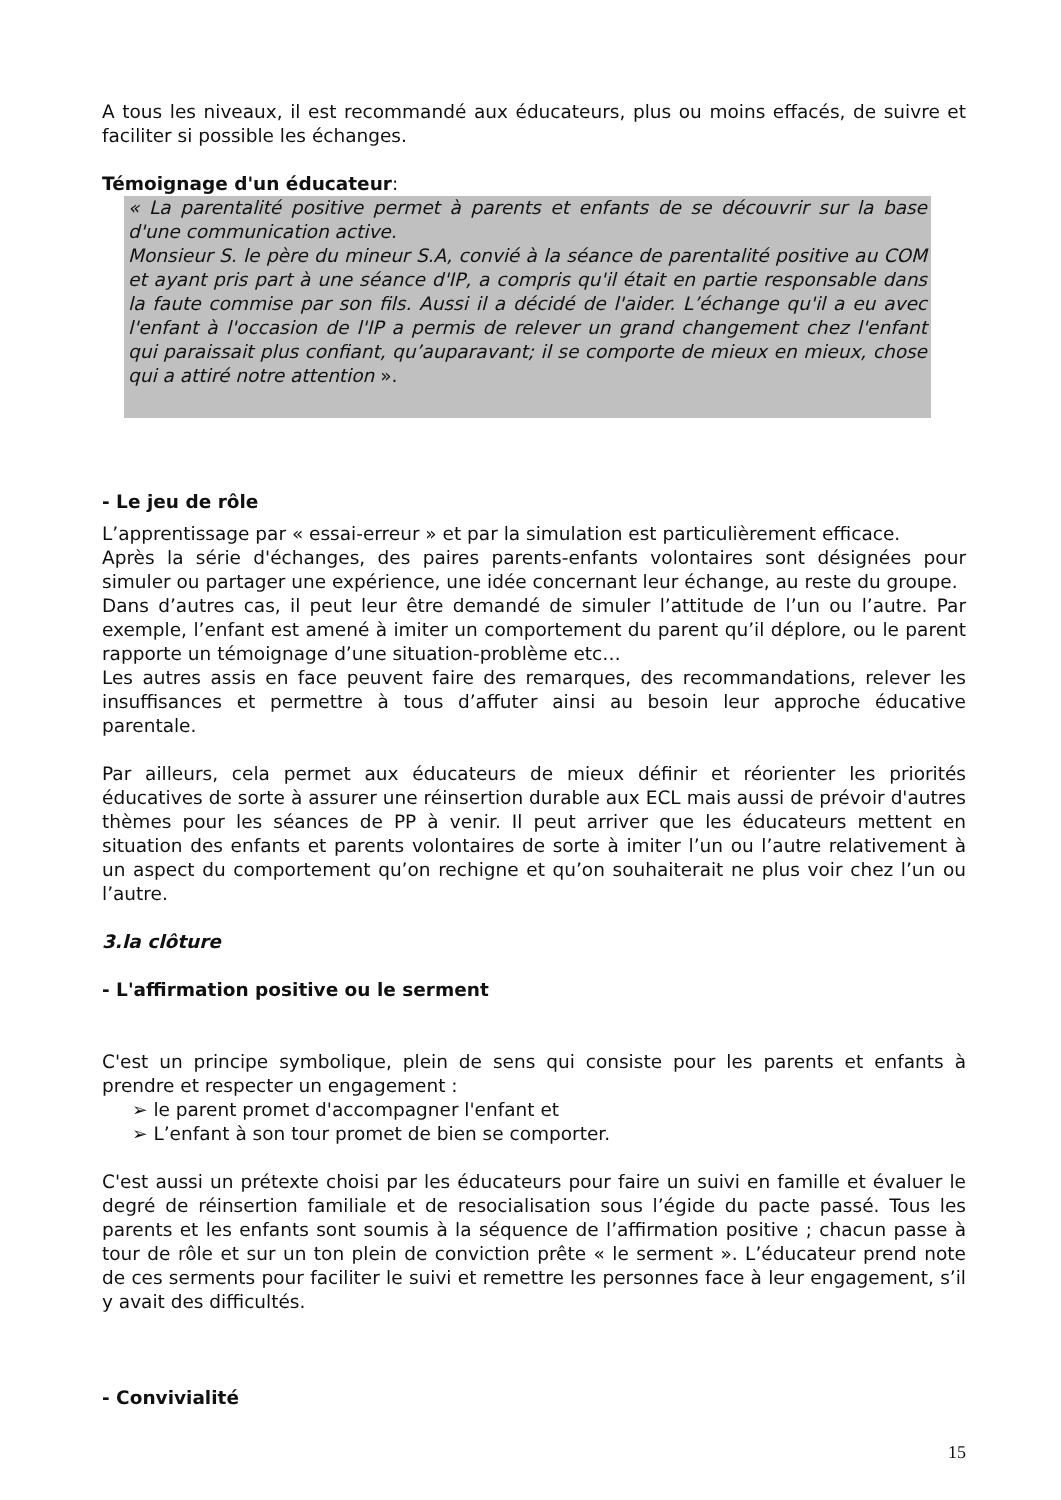A tous les niveaux, il est recommandé aux éducateurs, plus ou moins effacés, de suivre et faciliter si possible les échanges.
Témoignage d'un éducateur:
« La parentalité positive permet à parents et enfants de se découvrir sur la base d'une communication active.
Monsieur S. le père du mineur S.A, convié à la séance de parentalité positive au COM et ayant pris part à une séance d'IP, a compris qu'il était en partie responsable dans la faute commise par son fils. Aussi il a décidé de l'aider. L’échange qu'il a eu avec l'enfant à l'occasion de l'IP a permis de relever un grand changement chez l'enfant qui paraissait plus confiant, qu’auparavant; il se comporte de mieux en mieux, chose qui a attiré notre attention ».
- Le jeu de rôle
L’apprentissage par « essai-erreur » et par la simulation est particulièrement efficace.
Après la série d'échanges, des paires parents-enfants volontaires sont désignées pour simuler ou partager une expérience, une idée concernant leur échange, au reste du groupe.
Dans d’autres cas, il peut leur être demandé de simuler l’attitude de l’un ou l’autre. Par exemple, l’enfant est amené à imiter un comportement du parent qu’il déplore, ou le parent rapporte un témoignage d’une situation-problème etc…
Les autres assis en face peuvent faire des remarques, des recommandations, relever les insuffisances et permettre à tous d’affuter ainsi au besoin leur approche éducative parentale.
Par ailleurs, cela permet aux éducateurs de mieux définir et réorienter les priorités éducatives de sorte à assurer une réinsertion durable aux ECL mais aussi de prévoir d'autres thèmes pour les séances de PP à venir. Il peut arriver que les éducateurs mettent en situation des enfants et parents volontaires de sorte à imiter l’un ou l’autre relativement à un aspect du comportement qu’on rechigne et qu’on souhaiterait ne plus voir chez l’un ou l’autre.
3.la clôture
- L'affirmation positive ou le serment
C'est un principe symbolique, plein de sens qui consiste pour les parents et enfants à prendre et respecter un engagement :
➢ le parent promet d'accompagner l'enfant et
➢ L’enfant à son tour promet de bien se comporter.
C'est aussi un prétexte choisi par les éducateurs pour faire un suivi en famille et évaluer le degré de réinsertion familiale et de resocialisation sous l’égide du pacte passé. Tous les parents et les enfants sont soumis à la séquence de l’affirmation positive ; chacun passe à tour de rôle et sur un ton plein de conviction prête « le serment ». L’éducateur prend note de ces serments pour faciliter le suivi et remettre les personnes face à leur engagement, s’il y avait des difficultés.
- Convivialité
15